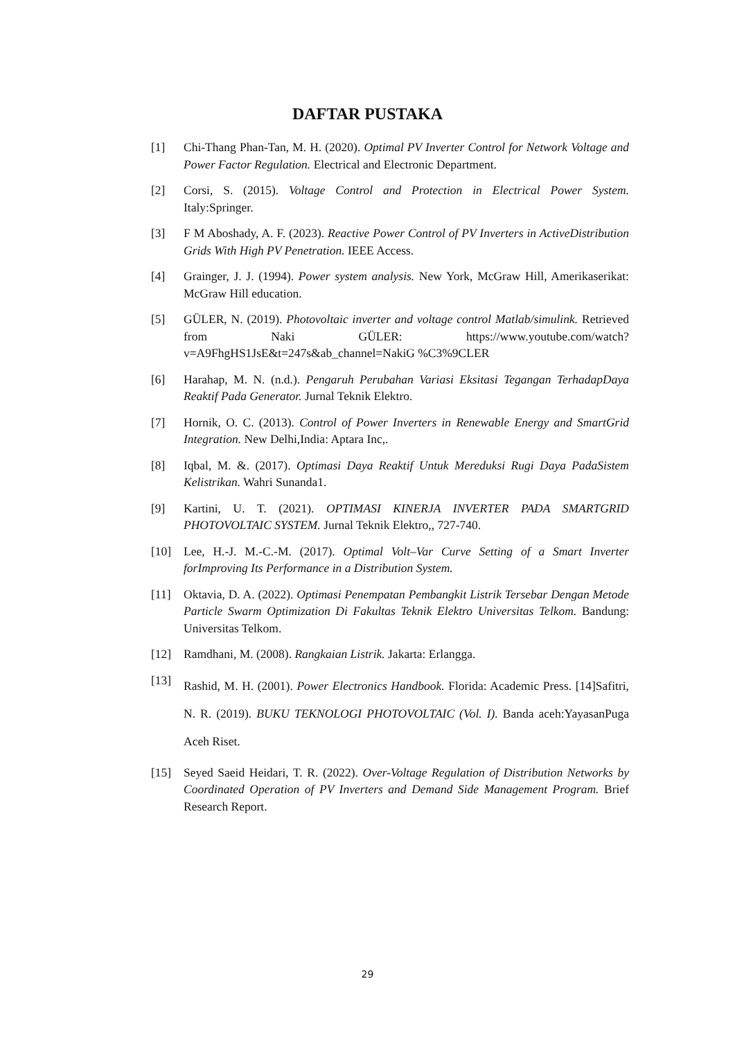DAFTAR PUSTAKA
[1] Chi-Thang Phan-Tan, M. H. (2020). Optimal PV Inverter Control for Network Voltage and Power Factor Regulation. Electrical and Electronic Department.
[2] Corsi, S. (2015). Voltage Control and Protection in Electrical Power System. Italy:Springer.
[3] F M Aboshady, A. F. (2023). Reactive Power Control of PV Inverters in ActiveDistribution Grids With High PV Penetration. IEEE Access.
[4] Grainger, J. J. (1994). Power system analysis. New York, McGraw Hill, Amerikaserikat: McGraw Hill education.
[5] GÜLER, N. (2019). Photovoltaic inverter and voltage control Matlab/simulink. Retrieved from Naki GÜLER: https://www.youtube.com/watch?v=A9FhgHS1JsE&t=247s&ab_channel=NakiG %C3%9CLER
[6] Harahap, M. N. (n.d.). Pengaruh Perubahan Variasi Eksitasi Tegangan TerhadapDaya Reaktif Pada Generator. Jurnal Teknik Elektro.
[7] Hornik, O. C. (2013). Control of Power Inverters in Renewable Energy and SmartGrid Integration. New Delhi,India: Aptara Inc,.
[8] Iqbal, M. &. (2017). Optimasi Daya Reaktif Untuk Mereduksi Rugi Daya PadaSistem Kelistrikan. Wahri Sunanda1.
[9] Kartini, U. T. (2021). OPTIMASI KINERJA INVERTER PADA SMARTGRID PHOTOVOLTAIC SYSTEM. Jurnal Teknik Elektro,, 727-740.
[10] Lee, H.-J. M.-C.-M. (2017). Optimal Volt–Var Curve Setting of a Smart Inverter forImproving Its Performance in a Distribution System.
[11] Oktavia, D. A. (2022). Optimasi Penempatan Pembangkit Listrik Tersebar Dengan Metode Particle Swarm Optimization Di Fakultas Teknik Elektro Universitas Telkom. Bandung: Universitas Telkom.
[12] Ramdhani, M. (2008). Rangkaian Listrik. Jakarta: Erlangga.
[13]
Rashid, M. H. (2001). Power Electronics Handbook. Florida: Academic Press. [14]Safitri, N. R. (2019). BUKU TEKNOLOGI PHOTOVOLTAIC (Vol. I). Banda aceh:YayasanPuga Aceh Riset.
[15] Seyed Saeid Heidari, T. R. (2022). Over-Voltage Regulation of Distribution Networks by Coordinated Operation of PV Inverters and Demand Side Management Program. Brief Research Report.
29